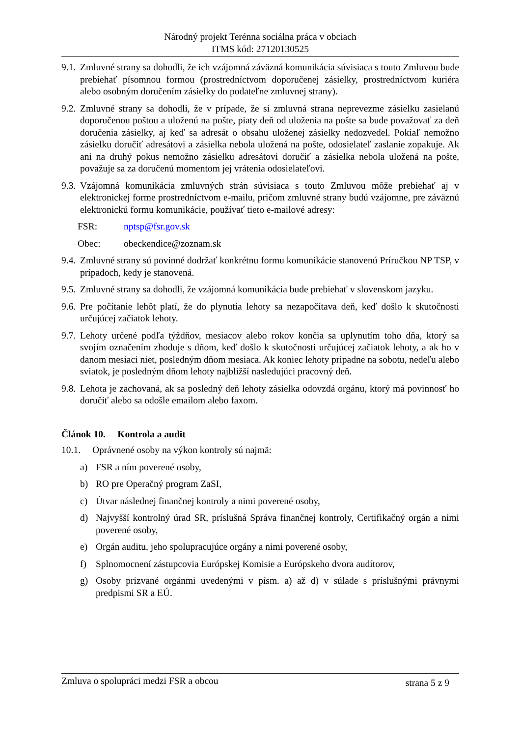Národný projekt Terénna sociálna práca v obciach
ITMS kód: 27120130525
9.1. Zmluvné strany sa dohodli, že ich vzájomná záväzná komunikácia súvisiaca s touto Zmluvou bude prebiehať písomnou formou (prostredníctvom doporučenej zásielky, prostredníctvom kuriéra alebo osobným doručením zásielky do podateľne zmluvnej strany).
9.2. Zmluvné strany sa dohodli, že v prípade, že si zmluvná strana neprevezme zásielku zasielanú doporučenou poštou a uloženú na pošte, piaty deň od uloženia na pošte sa bude považovať za deň doručenia zásielky, aj keď sa adresát o obsahu uloženej zásielky nedozvedel. Pokiaľ nemožno zásielku doručiť adresátovi a zásielka nebola uložená na pošte, odosielateľ zaslanie zopakuje. Ak ani na druhý pokus nemožno zásielku adresátovi doručiť a zásielka nebola uložená na pošte, považuje sa za doručenú momentom jej vrátenia odosielateľovi.
9.3. Vzájomná komunikácia zmluvných strán súvisiaca s touto Zmluvou môže prebiehať aj v elektronickej forme prostredníctvom e-mailu, pričom zmluvné strany budú vzájomne, pre záväznú elektronickú formu komunikácie, používať tieto e-mailové adresy:
FSR: nptsp@fsr.gov.sk
Obec: obeckendice@zoznam.sk
9.4. Zmluvné strany sú povinné dodržať konkrétnu formu komunikácie stanovenú Príručkou NP TSP, v prípadoch, kedy je stanovená.
9.5. Zmluvné strany sa dohodli, že vzájomná komunikácia bude prebiehať v slovenskom jazyku.
9.6. Pre počítanie lehôt platí, že do plynutia lehoty sa nezapočítava deň, keď došlo k skutočnosti určujúcej začiatok lehoty.
9.7. Lehoty určené podľa týždňov, mesiacov alebo rokov končia sa uplynutím toho dňa, ktorý sa svojím označením zhoduje s dňom, keď došlo k skutočnosti určujúcej začiatok lehoty, a ak ho v danom mesiaci niet, posledným dňom mesiaca. Ak koniec lehoty pripadne na sobotu, nedeľu alebo sviatok, je posledným dňom lehoty najbližší nasledujúci pracovný deň.
9.8. Lehota je zachovaná, ak sa posledný deň lehoty zásielka odovzdá orgánu, ktorý má povinnosť ho doručiť alebo sa odošle emailom alebo faxom.
Článok 10. Kontrola a audit
10.1. Oprávnené osoby na výkon kontroly sú najmä:
a) FSR a ním poverené osoby,
b) RO pre Operačný program ZaSI,
c) Útvar následnej finančnej kontroly a nimi poverené osoby,
d) Najvyšší kontrolný úrad SR, príslušná Správa finančnej kontroly, Certifikačný orgán a nimi poverené osoby,
e) Orgán auditu, jeho spolupracujúce orgány a nimi poverené osoby,
f) Splnomocnení zástupcovia Európskej Komisie a Európskeho dvora audítorov,
g) Osoby prizvané orgánmi uvedenými v písm. a) až d) v súlade s príslušnými právnymi predpismi SR a EÚ.
Zmluva o spolupráci medzi FSR a obcou strana 5 z 9